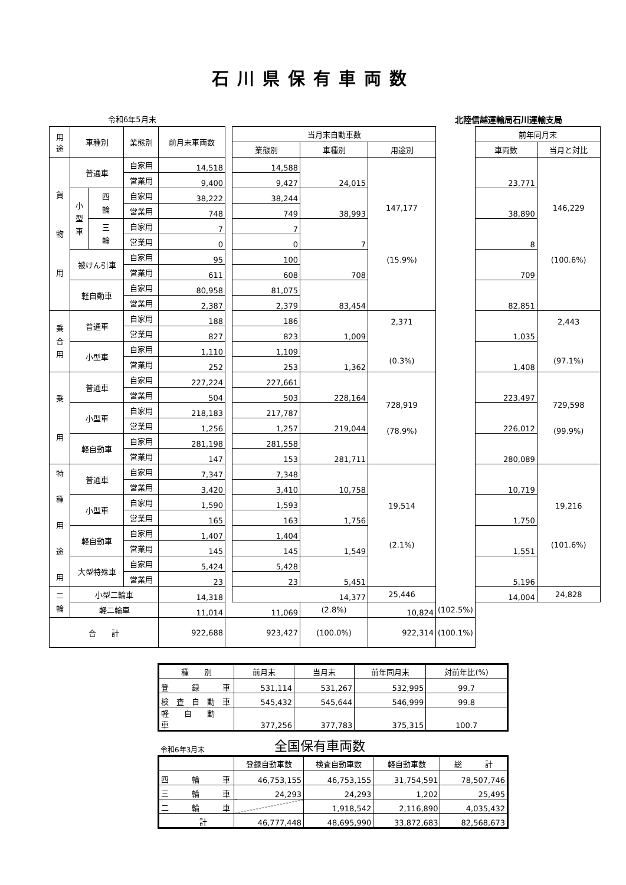石川県保有車両数
令和6年5月末 北陸信越運輸局石川運輸支局
| 用 途 | 車種別 | | 業態別 | 前月末車両数 | | 当月末自動車数 | | | | 前年同月末 | |
| | | | | | | 業態別 | 車種別 | 用途別 | | 車両数 | 当月と対比 |
| 貨 物 用 | 普通車 | | 自家用 | 14,518 | | 14,588 | 24,015 | 147,177 (15.9%) | | 23,771 | 146,229 (100.6%) |
| | | | 営業用 | 9,400 | | 9,427 | | | | | |
| | 小 型 車 | 四 輪 | 自家用 | 38,222 | | 38,244 | 38,993 | | | 38,890 | |
| | | | 営業用 | 748 | | 749 | | | | | |
| | | 三 輪 | 自家用 | 7 | | 7 | 7 | | | 8 | |
| | | | 営業用 | 0 | | 0 | | | | | |
| | 被けん引車 | | 自家用 | 95 | | 100 | 708 | | | 709 | |
| | | | 営業用 | 611 | | 608 | | | | | |
| | 軽自動車 | | 自家用 | 80,958 | | 81,075 | 83,454 | | | 82,851 | |
| | | | 営業用 | 2,387 | | 2,379 | | | | | |
| 乗 合 用 | 普通車 | | 自家用 | 188 | | 186 | 1,009 | 2,371 (0.3%) | | 1,035 | 2,443 (97.1%) |
| | | | 営業用 | 827 | | 823 | | | | | |
| | 小型車 | | 自家用 | 1,110 | | 1,109 | 1,362 | | | 1,408 | |
| | | | 営業用 | 252 | | 253 | | | | | |
| 乗 用 | 普通車 | | 自家用 | 227,224 | | 227,661 | 228,164 | 728,919 (78.9%) | | 223,497 | 729,598 (99.9%) |
| | | | 営業用 | 504 | | 503 | | | | | |
| | 小型車 | | 自家用 | 218,183 | | 217,787 | 219,044 | | | 226,012 | |
| | | | 営業用 | 1,256 | | 1,257 | | | | | |
| | 軽自動車 | | 自家用 | 281,198 | | 281,558 | 281,711 | | | 280,089 | |
| | | | 営業用 | 147 | | 153 | | | | | |
| 特 種 用 途 用 | 普通車 | | 自家用 | 7,347 | | 7,348 | 10,758 | 19,514 (2.1%) | | 10,719 | 19,216 (101.6%) |
| | | | 営業用 | 3,420 | | 3,410 | | | | | |
| | 小型車 | | 自家用 | 1,590 | | 1,593 | 1,756 | | | 1,750 | |
| | | | 営業用 | 165 | | 163 | | | | | |
| | 軽自動車 | | 自家用 | 1,407 | | 1,404 | 1,549 | | | 1,551 | |
| | | | 営業用 | 145 | | 145 | | | | | |
| | 大型特殊車 | | 自家用 | 5,424 | | 5,428 | 5,451 | | | 5,196 | |
| | | | 営業用 | 23 | | 23 | | | | | |
| 二 輪 | 小型二輪車 | | | 14,318 | | 14,377 | | 25,446 | | 14,004 | 24,828 |
| | 軽二輪車 | | | 11,014 | 11,069 | | (2.8%) | 10,824 | (102.5%) | | |
| 合 計 | | | | 922,688 | 923,427 | | (100.0%) | 922,314 | (100.1%) | | |
| 種 別 | 前月末 | 当月末 | 前年同月末 | 対前年比(%) |
| --- | --- | --- | --- | --- |
| 登 録 車 | 531,114 | 531,267 | 532,995 | 99.7 |
| 検 査 自 動 車 | 545,432 | 545,644 | 546,999 | 99.8 |
| 軽 自 動 車 | 377,256 | 377,783 | 375,315 | 100.7 |
令和6年3月末 全国保有車両数
| | 登録自動車数 | 検査自動車数 | 軽自動車数 | 総 計 |
| --- | --- | --- | --- | --- |
| 四 輪 車 | 46,753,155 | 46,753,155 | 31,754,591 | 78,507,746 |
| 三 輪 車 | 24,293 | 24,293 | 1,202 | 25,495 |
| 二 輪 車 | | 1,918,542 | 2,116,890 | 4,035,432 |
| 計 | 46,777,448 | 48,695,990 | 33,872,683 | 82,568,673 |